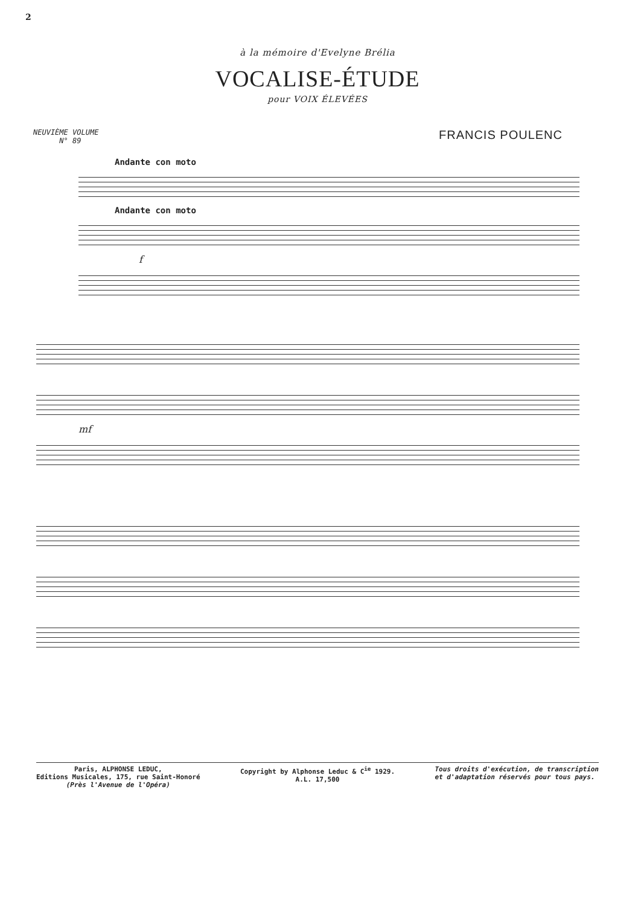2
à la mémoire d'Evelyne Brélia
VOCALISE-ÉTUDE
pour VOIX ÉLEVÉES
NEUVIÈME VOLUME
N° 89
FRANCIS POULENC
Andante con moto
Andante con moto
f
mf
Paris, ALPHONSE LEDUC,
Editions Musicales, 175, rue Saint-Honoré
(Près l'Avenue de l'Opéra)
Copyright by Alphonse Leduc & C<sup>ie</sup> 1929.
A.L. 17,500
Tous droits d'exécution, de transcription
et d'adaptation réservés pour tous pays.